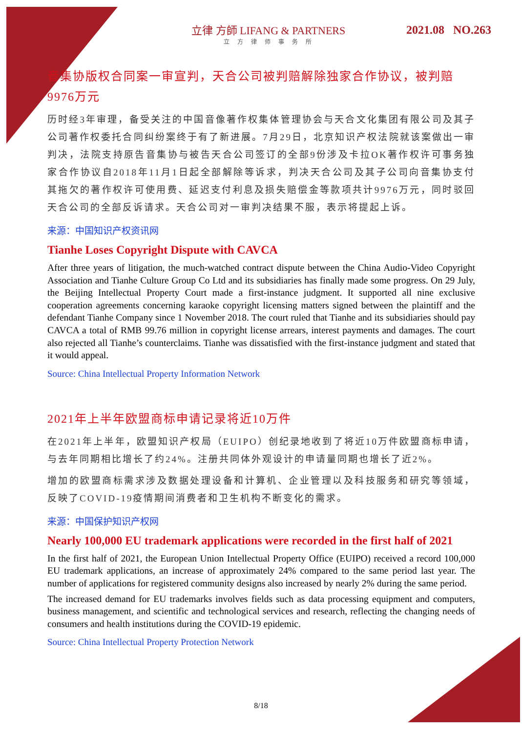立律 方師 LIFANG & PARTNERS
立方律师事务所
2021.08 NO.263
音集协版权合同案一审宣判，天合公司被判赔解除独家合作协议，被判赔9976万元
历时经3年审理，备受关注的中国音像著作权集体管理协会与天合文化集团有限公司及其子公司著作权委托合同纠纷案终于有了新进展。7月29日，北京知识产权法院就该案做出一审判决，法院支持原告音集协与被告天合公司签订的全部9份涉及卡拉OK著作权许可事务独家合作协议自2018年11月1日起全部解除等诉求，判决天合公司及其子公司向音集协支付其拖欠的著作权许可使用费、延迟支付利息及损失赔偿金等款项共计9976万元，同时驳回天合公司的全部反诉请求。天合公司对一审判决结果不服，表示将提起上诉。
来源：中国知识产权资讯网
Tianhe Loses Copyright Dispute with CAVCA
After three years of litigation, the much-watched contract dispute between the China Audio-Video Copyright Association and Tianhe Culture Group Co Ltd and its subsidiaries has finally made some progress. On 29 July, the Beijing Intellectual Property Court made a first-instance judgment. It supported all nine exclusive cooperation agreements concerning karaoke copyright licensing matters signed between the plaintiff and the defendant Tianhe Company since 1 November 2018. The court ruled that Tianhe and its subsidiaries should pay CAVCA a total of RMB 99.76 million in copyright license arrears, interest payments and damages. The court also rejected all Tianhe’s counterclaims. Tianhe was dissatisfied with the first-instance judgment and stated that it would appeal.
Source: China Intellectual Property Information Network
2021年上半年欧盟商标申请记录将近10万件
在2021年上半年，欧盟知识产权局（EUIPO）创纪录地收到了将近10万件欧盟商标申请，与去年同期相比增长了约24%。注册共同体外观设计的申请量同期也增长了近2%。
增加的欧盟商标需求涉及数据处理设备和计算机、企业管理以及科技服务和研究等领域，反映了COVID-19疫情期间消费者和卫生机构不断变化的需求。
来源：中国保护知识产权网
Nearly 100,000 EU trademark applications were recorded in the first half of 2021
In the first half of 2021, the European Union Intellectual Property Office (EUIPO) received a record 100,000 EU trademark applications, an increase of approximately 24% compared to the same period last year. The number of applications for registered community designs also increased by nearly 2% during the same period.
The increased demand for EU trademarks involves fields such as data processing equipment and computers, business management, and scientific and technological services and research, reflecting the changing needs of consumers and health institutions during the COVID-19 epidemic.
Source: China Intellectual Property Protection Network
8/18